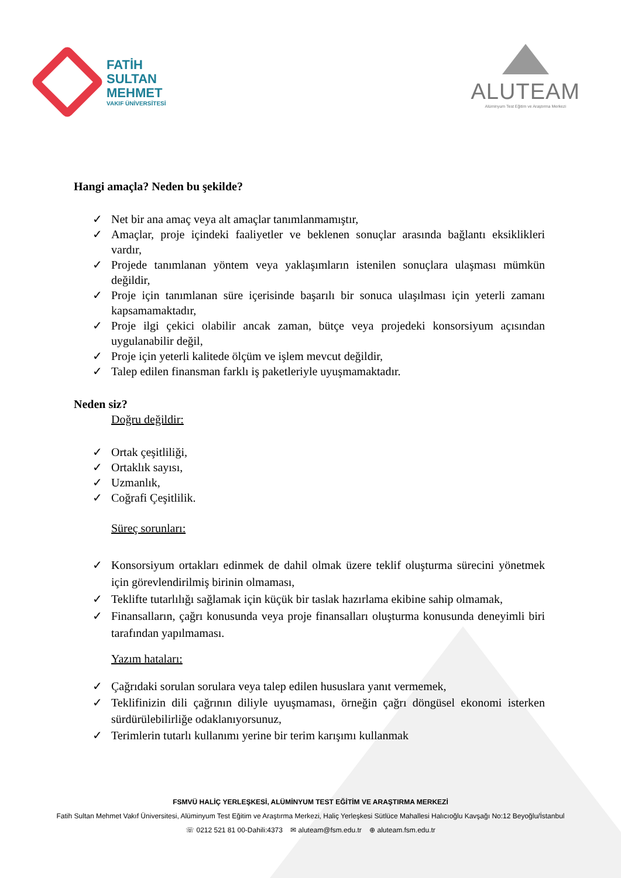FATİH
SULTAN
MEHMET
VAKIF ÜNİVERSİTESİ
ALUTEAM
Alüminyum Test Eğitim ve Araştırma Merkezi
Hangi amaçla? Neden bu şekilde?
✓ Net bir ana amaç veya alt amaçlar tanımlanmamıştır,
✓ Amaçlar, proje içindeki faaliyetler ve beklenen sonuçlar arasında bağlantı eksiklikleri vardır,
✓ Projede tanımlanan yöntem veya yaklaşımların istenilen sonuçlara ulaşması mümkün değildir,
✓ Proje için tanımlanan süre içerisinde başarılı bir sonuca ulaşılması için yeterli zamanı kapsamamaktadır,
✓ Proje ilgi çekici olabilir ancak zaman, bütçe veya projedeki konsorsiyum açısından uygulanabilir değil,
✓ Proje için yeterli kalitede ölçüm ve işlem mevcut değildir,
✓ Talep edilen finansman farklı iş paketleriyle uyuşmamaktadır.
Neden siz?
Doğru değildir:
✓ Ortak çeşitliliği,
✓ Ortaklık sayısı,
✓ Uzmanlık,
✓ Coğrafi Çeşitlilik.
Süreç sorunları:
✓ Konsorsiyum ortakları edinmek de dahil olmak üzere teklif oluşturma sürecini yönetmek için görevlendirilmiş birinin olmaması,
✓ Teklifte tutarlılığı sağlamak için küçük bir taslak hazırlama ekibine sahip olmamak,
✓ Finansalların, çağrı konusunda veya proje finansalları oluşturma konusunda deneyimli biri tarafından yapılmaması.
Yazım hataları:
✓ Çağrıdaki sorulan sorulara veya talep edilen hususlara yanıt vermemek,
✓ Teklifinizin dili çağrının diliyle uyuşmaması, örneğin çağrı döngüsel ekonomi isterken sürdürülebilirliğe odaklanıyorsunuz,
✓ Terimlerin tutarlı kullanımı yerine bir terim karışımı kullanmak
FSMVÜ HALİÇ YERLEŞKESİ, ALÜMİNYUM TEST EĞİTİM VE ARAŞTIRMA MERKEZİ
Fatih Sultan Mehmet Vakıf Üniversitesi, Alüminyum Test Eğitim ve Araştırma Merkezi, Haliç Yerleşkesi Sütlüce Mahallesi Halıcıoğlu Kavşağı No:12 Beyoğlu/İstanbul
☏ 0212 521 81 00-Dahili:4373 ✉ aluteam@fsm.edu.tr ⊕ aluteam.fsm.edu.tr